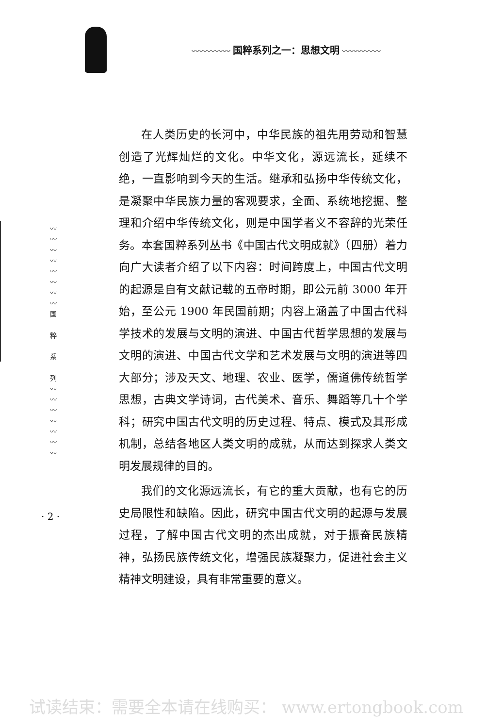〰〰〰〰〰 国粹系列之一：思想文明 〰〰〰〰〰
〰
〰
〰
〰
〰
〰
〰
〰
国
粹
系
列
〰
〰
〰
〰
〰
〰
〰
· 2 ·
在人类历史的长河中，中华民族的祖先用劳动和智慧创造了光辉灿烂的文化。中华文化，源远流长，延续不绝，一直影响到今天的生活。继承和弘扬中华传统文化，是凝聚中华民族力量的客观要求，全面、系统地挖掘、整理和介绍中华传统文化，则是中国学者义不容辞的光荣任务。本套国粹系列丛书《中国古代文明成就》（四册）着力向广大读者介绍了以下内容：时间跨度上，中国古代文明的起源是自有文献记载的五帝时期，即公元前 3000 年开始，至公元 1900 年民国前期；内容上涵盖了中国古代科学技术的发展与文明的演进、中国古代哲学思想的发展与文明的演进、中国古代文学和艺术发展与文明的演进等四大部分；涉及天文、地理、农业、医学，儒道佛传统哲学思想，古典文学诗词，古代美术、音乐、舞蹈等几十个学科；研究中国古代文明的历史过程、特点、模式及其形成机制，总结各地区人类文明的成就，从而达到探求人类文明发展规律的目的。
我们的文化源远流长，有它的重大贡献，也有它的历史局限性和缺陷。因此，研究中国古代文明的起源与发展过程，了解中国古代文明的杰出成就，对于振奋民族精神，弘扬民族传统文化，增强民族凝聚力，促进社会主义精神文明建设，具有非常重要的意义。
试读结束：需要全本请在线购买： www.ertongbook.com